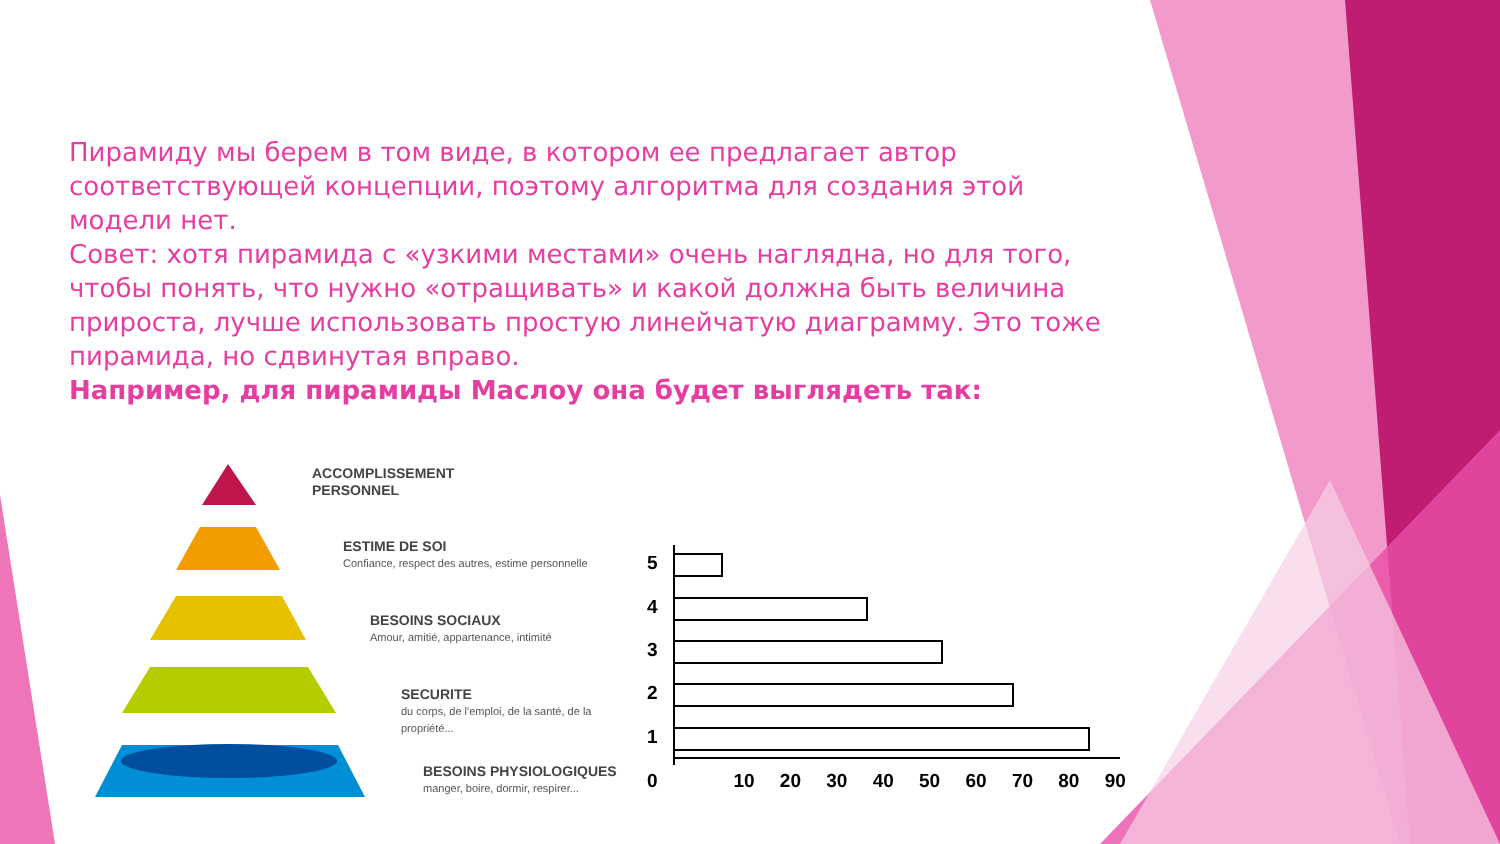Пирамиду мы берем в том виде, в котором ее предлагает автор соответствующей концепции, поэтому алгоритма для создания этой модели нет.
Совет: хотя пирамида с «узкими местами» очень наглядна, но для того, чтобы понять, что нужно «отращивать» и какой должна быть величина прироста, лучше использовать простую линейчатую диаграмму. Это тоже пирамида, но сдвинутая вправо.
Например, для пирамиды Маслоу она будет выглядеть так:
ACCOMPLISSEMENT
PERSONNEL
ESTIME DE SOI
Confiance, respect des autres, estime personnelle
BESOINS SOCIAUX
Amour, amitié, appartenance, intimité
SECURITE
du corps, de l'emploi, de la santé, de la
propriété...
BESOINS PHYSIOLOGIQUES
manger, boire, dormir, respirer...
5
4
3
2
1
0 10 20 30 40 50 60 70 80 90